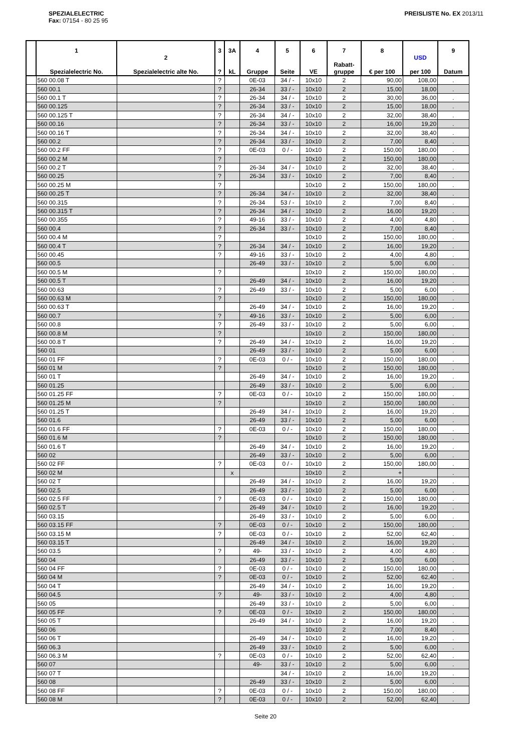SPEZIALELECTRIC
Fax: 07154 - 80 25 95
PREISLISTE No. EX 2013/11
| | 1 Spezialelectric No. | 2 Spezialelectric alte No. | 3 ? | 3A kL | 4 Gruppe | 5 Seite | 6 VE | 7 Rabatt- gruppe | 8 € per 100 | USD per 100 | 9 Datum |
| --- | --- | --- | --- | --- | --- | --- | --- | --- | --- | --- | --- |
| | 560 00.08 T | | ? | | 0E-03 | 34 / - | 10x10 | 2 | 90,00 | 108,00 | . |
| | 560 00.1 | | ? | | 26-34 | 33 / - | 10x10 | 2 | 15,00 | 18,00 | . |
| | 560 00.1 T | | ? | | 26-34 | 34 / - | 10x10 | 2 | 30,00 | 36,00 | . |
| | 560 00.125 | | ? | | 26-34 | 33 / - | 10x10 | 2 | 15,00 | 18,00 | . |
| | 560 00.125 T | | ? | | 26-34 | 34 / - | 10x10 | 2 | 32,00 | 38,40 | . |
| | 560 00.16 | | ? | | 26-34 | 33 / - | 10x10 | 2 | 16,00 | 19,20 | . |
| | 560 00.16 T | | ? | | 26-34 | 34 / - | 10x10 | 2 | 32,00 | 38,40 | . |
| | 560 00.2 | | ? | | 26-34 | 33 / - | 10x10 | 2 | 7,00 | 8,40 | . |
| | 560 00.2 FF | | ? | | 0E-03 | 0 / - | 10x10 | 2 | 150,00 | 180,00 | . |
| | 560 00.2 M | | ? | | | | 10x10 | 2 | 150,00 | 180,00 | . |
| | 560 00.2 T | | ? | | 26-34 | 34 / - | 10x10 | 2 | 32,00 | 38,40 | . |
| | 560 00.25 | | ? | | 26-34 | 33 / - | 10x10 | 2 | 7,00 | 8,40 | . |
| | 560 00.25 M | | ? | | | | 10x10 | 2 | 150,00 | 180,00 | . |
| | 560 00.25 T | | ? | | 26-34 | 34 / - | 10x10 | 2 | 32,00 | 38,40 | . |
| | 560 00.315 | | ? | | 26-34 | 53 / - | 10x10 | 2 | 7,00 | 8,40 | . |
| | 560 00.315 T | | ? | | 26-34 | 34 / - | 10x10 | 2 | 16,00 | 19,20 | . |
| | 560 00.355 | | ? | | 49-16 | 33 / - | 10x10 | 2 | 4,00 | 4,80 | . |
| | 560 00.4 | | ? | | 26-34 | 33 / - | 10x10 | 2 | 7,00 | 8,40 | . |
| | 560 00.4 M | | ? | | | | 10x10 | 2 | 150,00 | 180,00 | . |
| | 560 00.4 T | | ? | | 26-34 | 34 / - | 10x10 | 2 | 16,00 | 19,20 | . |
| | 560 00.45 | | ? | | 49-16 | 33 / - | 10x10 | 2 | 4,00 | 4,80 | . |
| | 560 00.5 | | | | 26-49 | 33 / - | 10x10 | 2 | 5,00 | 6,00 | . |
| | 560 00.5 M | | ? | | | | 10x10 | 2 | 150,00 | 180,00 | . |
| | 560 00.5 T | | | | 26-49 | 34 / - | 10x10 | 2 | 16,00 | 19,20 | . |
| | 560 00.63 | | ? | | 26-49 | 33 / - | 10x10 | 2 | 5,00 | 6,00 | . |
| | 560 00.63 M | | ? | | | | 10x10 | 2 | 150,00 | 180,00 | . |
| | 560 00.63 T | | | | 26-49 | 34 / - | 10x10 | 2 | 16,00 | 19,20 | . |
| | 560 00.7 | | ? | | 49-16 | 33 / - | 10x10 | 2 | 5,00 | 6,00 | . |
| | 560 00.8 | | ? | | 26-49 | 33 / - | 10x10 | 2 | 5,00 | 6,00 | . |
| | 560 00.8 M | | ? | | | | 10x10 | 2 | 150,00 | 180,00 | . |
| | 560 00.8 T | | ? | | 26-49 | 34 / - | 10x10 | 2 | 16,00 | 19,20 | . |
| | 560 01 | | | | 26-49 | 33 / - | 10x10 | 2 | 5,00 | 6,00 | . |
| | 560 01 FF | | ? | | 0E-03 | 0 / - | 10x10 | 2 | 150,00 | 180,00 | . |
| | 560 01 M | | ? | | | | 10x10 | 2 | 150,00 | 180,00 | . |
| | 560 01 T | | | | 26-49 | 34 / - | 10x10 | 2 | 16,00 | 19,20 | . |
| | 560 01.25 | | | | 26-49 | 33 / - | 10x10 | 2 | 5,00 | 6,00 | . |
| | 560 01.25 FF | | ? | | 0E-03 | 0 / - | 10x10 | 2 | 150,00 | 180,00 | . |
| | 560 01.25 M | | ? | | | | 10x10 | 2 | 150,00 | 180,00 | . |
| | 560 01.25 T | | | | 26-49 | 34 / - | 10x10 | 2 | 16,00 | 19,20 | . |
| | 560 01.6 | | | | 26-49 | 33 / - | 10x10 | 2 | 5,00 | 6,00 | . |
| | 560 01.6 FF | | ? | | 0E-03 | 0 / - | 10x10 | 2 | 150,00 | 180,00 | . |
| | 560 01.6 M | | ? | | | | 10x10 | 2 | 150,00 | 180,00 | . |
| | 560 01.6 T | | | | 26-49 | 34 / - | 10x10 | 2 | 16,00 | 19,20 | . |
| | 560 02 | | | | 26-49 | 33 / - | 10x10 | 2 | 5,00 | 6,00 | . |
| | 560 02 FF | | ? | | 0E-03 | 0 / - | 10x10 | 2 | 150,00 | 180,00 | . |
| | 560 02 M | | | x | | | 10x10 | 2 | + | | . |
| | 560 02 T | | | | 26-49 | 34 / - | 10x10 | 2 | 16,00 | 19,20 | . |
| | 560 02.5 | | | | 26-49 | 33 / - | 10x10 | 2 | 5,00 | 6,00 | . |
| | 560 02.5 FF | | ? | | 0E-03 | 0 / - | 10x10 | 2 | 150,00 | 180,00 | . |
| | 560 02.5 T | | | | 26-49 | 34 / - | 10x10 | 2 | 16,00 | 19,20 | . |
| | 560 03.15 | | | | 26-49 | 33 / - | 10x10 | 2 | 5,00 | 6,00 | . |
| | 560 03.15 FF | | ? | | 0E-03 | 0 / - | 10x10 | 2 | 150,00 | 180,00 | . |
| | 560 03.15 M | | ? | | 0E-03 | 0 / - | 10x10 | 2 | 52,00 | 62,40 | . |
| | 560 03.15 T | | | | 26-49 | 34 / - | 10x10 | 2 | 16,00 | 19,20 | . |
| | 560 03.5 | | ? | | 49- | 33 / - | 10x10 | 2 | 4,00 | 4,80 | . |
| | 560 04 | | | | 26-49 | 33 / - | 10x10 | 2 | 5,00 | 6,00 | . |
| | 560 04 FF | | ? | | 0E-03 | 0 / - | 10x10 | 2 | 150,00 | 180,00 | . |
| | 560 04 M | | ? | | 0E-03 | 0 / - | 10x10 | 2 | 52,00 | 62,40 | . |
| | 560 04 T | | | | 26-49 | 34 / - | 10x10 | 2 | 16,00 | 19,20 | . |
| | 560 04.5 | | ? | | 49- | 33 / - | 10x10 | 2 | 4,00 | 4,80 | . |
| | 560 05 | | | | 26-49 | 33 / - | 10x10 | 2 | 5,00 | 6,00 | . |
| | 560 05 FF | | ? | | 0E-03 | 0 / - | 10x10 | 2 | 150,00 | 180,00 | . |
| | 560 05 T | | | | 26-49 | 34 / - | 10x10 | 2 | 16,00 | 19,20 | . |
| | 560 06 | | | | | | 10x10 | 2 | 7,00 | 8,40 | . |
| | 560 06 T | | | | 26-49 | 34 / - | 10x10 | 2 | 16,00 | 19,20 | . |
| | 560 06.3 | | | | 26-49 | 33 / - | 10x10 | 2 | 5,00 | 6,00 | . |
| | 560 06.3 M | | ? | | 0E-03 | 0 / - | 10x10 | 2 | 52,00 | 62,40 | . |
| | 560 07 | | | | 49- | 33 / - | 10x10 | 2 | 5,00 | 6,00 | . |
| | 560 07 T | | | | | 34 / - | 10x10 | 2 | 16,00 | 19,20 | . |
| | 560 08 | | | | 26-49 | 33 / - | 10x10 | 2 | 5,00 | 6,00 | . |
| | 560 08 FF | | ? | | 0E-03 | 0 / - | 10x10 | 2 | 150,00 | 180,00 | . |
| | 560 08 M | | ? | | 0E-03 | 0 / - | 10x10 | 2 | 52,00 | 62,40 | . |
Seite 20